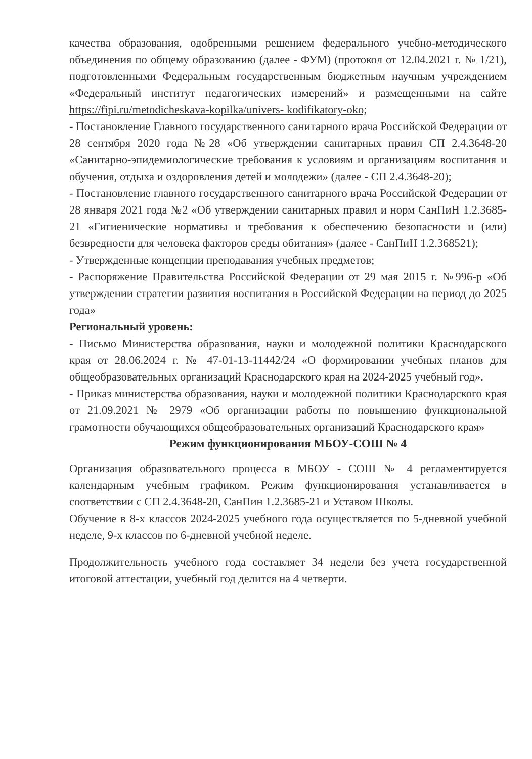качества образования, одобренными решением федерального учебно-методического объединения по общему образованию (далее - ФУМ) (протокол от 12.04.2021 г. № 1/21), подготовленными Федеральным государственным бюджетным научным учреждением «Федеральный институт педагогических измерений» и размещенными на сайте https://fipi.ru/metodicheskava-kopilka/univers- kodifikatory-oko;
- Постановление Главного государственного санитарного врача Российской Федерации от 28 сентября 2020 года №28 «Об утверждении санитарных правил СП 2.4.3648-20 «Санитарно-эпидемиологические требования к условиям и организациям воспитания и обучения, отдыха и оздоровления детей и молодежи» (далее - СП 2.4.3648-20);
- Постановление главного государственного санитарного врача Российской Федерации от 28 января 2021 года №2 «Об утверждении санитарных правил и норм СанПиН 1.2.3685-21 «Гигиенические нормативы и требования к обеспечению безопасности и (или) безвредности для человека факторов среды обитания» (далее - СанПиН 1.2.368521);
- Утвержденные концепции преподавания учебных предметов;
- Распоряжение Правительства Российской Федерации от 29 мая 2015 г. №996-р «Об утверждении стратегии развития воспитания в Российской Федерации на период до 2025 года»
Региональный уровень:
- Письмо Министерства образования, науки и молодежной политики Краснодарского края от 28.06.2024 г. № 47-01-13-11442/24 «О формировании учебных планов для общеобразовательных организаций Краснодарского края на 2024-2025 учебный год».
- Приказ министерства образования, науки и молодежной политики Краснодарского края от 21.09.2021 № 2979 «Об организации работы по повышению функциональной грамотности обучающихся общеобразовательных организаций Краснодарского края»
Режим функционирования МБОУ-СОШ № 4
Организация образовательного процесса в МБОУ - СОШ № 4 регламентируется календарным учебным графиком. Режим функционирования устанавливается в соответствии с СП 2.4.3648-20, СанПин 1.2.3685-21 и Уставом Школы.
Обучение в 8-х классов 2024-2025 учебного года осуществляется по 5-дневной учебной неделе, 9-х классов по 6-дневной учебной неделе.
Продолжительность учебного года составляет 34 недели без учета государственной итоговой аттестации, учебный год делится на 4 четверти.